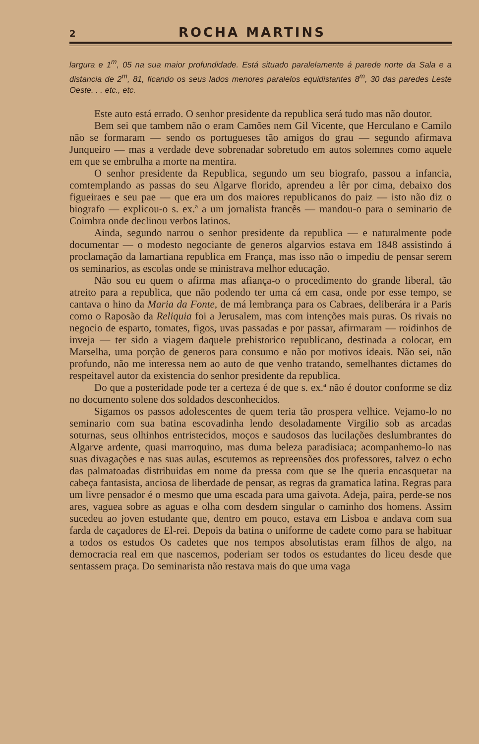2 ROCHA MARTINS
largura e 1<sup>m</sup>, 05 na sua maior profundidade. Está situado paralelamente á parede norte da Sala e a distancia de 2<sup>m</sup>, 81, ficando os seus lados menores paralelos equidistantes 8<sup>m</sup>, 30 das paredes Leste Oeste. . . etc., etc.
Este auto está errado. O senhor presidente da republica será tudo mas não doutor.
Bem sei que tambem não o eram Camões nem Gil Vicente, que Herculano e Camilo não se formaram — sendo os portugueses tão amigos do grau — segundo afirmava Junqueiro — mas a verdade deve sobrenadar sobretudo em autos solemnes como aquele em que se embrulha a morte na mentira.
O senhor presidente da Republica, segundo um seu biografo, passou a infancia, comtemplando as passas do seu Algarve florido, aprendeu a lêr por cima, debaixo dos figueiraes e seu pae — que era um dos maiores republicanos do paiz — isto não diz o biografo — explicou-o s. ex.ª a um jornalista francês — mandou-o para o seminario de Coimbra onde declinou verbos latinos.
Ainda, segundo narrou o senhor presidente da republica — e naturalmente pode documentar — o modesto negociante de generos algarvios estava em 1848 assistindo á proclamação da lamartiana republica em França, mas isso não o impediu de pensar serem os seminarios, as escolas onde se ministrava melhor educação.
Não sou eu quem o afirma mas afiança-o o procedimento do grande liberal, tão atreito para a republica, que não podendo ter uma cá em casa, onde por esse tempo, se cantava o hino da Maria da Fonte, de má lembrança para os Cabraes, deliberára ir a Paris como o Raposão da Reliquia foi a Jerusalem, mas com intenções mais puras. Os rivais no negocio de esparto, tomates, figos, uvas passadas e por passar, afirmaram — roidinhos de inveja — ter sido a viagem daquele prehistorico republicano, destinada a colocar, em Marselha, uma porção de generos para consumo e não por motivos ideais. Não sei, não profundo, não me interessa nem ao auto de que venho tratando, semelhantes dictames do respeitavel autor da existencia do senhor presidente da republica.
Do que a posteridade pode ter a certeza é de que s. ex.ª não é doutor conforme se diz no documento solene dos soldados desconhecidos.
Sigamos os passos adolescentes de quem teria tão prospera velhice. Vejamo-lo no seminario com sua batina escovadinha lendo desoladamente Virgilio sob as arcadas soturnas, seus olhinhos entristecidos, moços e saudosos das lucilações deslumbrantes do Algarve ardente, quasi marroquino, mas duma beleza paradisiaca; acompanhemo-lo nas suas divagações e nas suas aulas, escutemos as repreensões dos professores, talvez o echo das palmatoadas distribuidas em nome da pressa com que se lhe queria encasquetar na cabeça fantasista, anciosa de liberdade de pensar, as regras da gramatica latina. Regras para um livre pensador é o mesmo que uma escada para uma gaivota. Adeja, paira, perde-se nos ares, vaguea sobre as aguas e olha com desdem singular o caminho dos homens. Assim sucedeu ao joven estudante que, dentro em pouco, estava em Lisboa e andava com sua farda de caçadores de El-rei. Depois da batina o uniforme de cadete como para se habituar a todos os estudos Os cadetes que nos tempos absolutistas eram filhos de algo, na democracia real em que nascemos, poderiam ser todos os estudantes do liceu desde que sentassem praça. Do seminarista não restava mais do que uma vaga